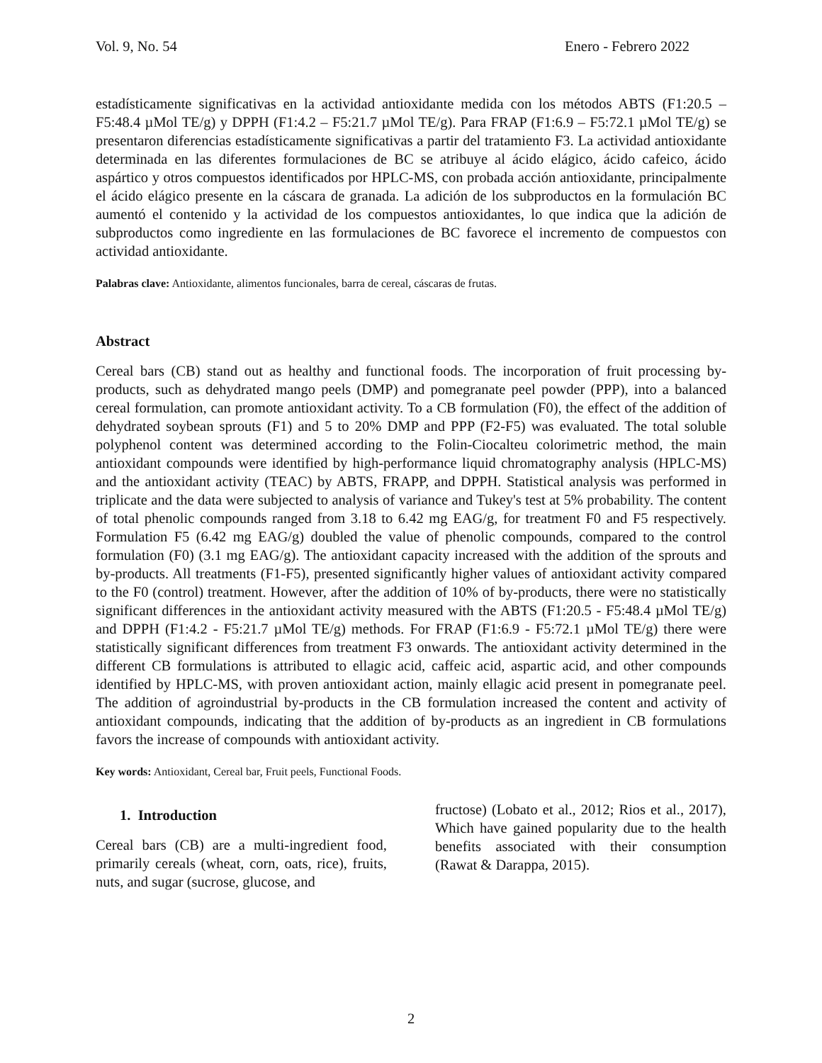Vol. 9, No. 54 Enero - Febrero 2022
estadísticamente significativas en la actividad antioxidante medida con los métodos ABTS (F1:20.5 – F5:48.4 µMol TE/g) y DPPH (F1:4.2 – F5:21.7 µMol TE/g). Para FRAP (F1:6.9 – F5:72.1 µMol TE/g) se presentaron diferencias estadísticamente significativas a partir del tratamiento F3. La actividad antioxidante determinada en las diferentes formulaciones de BC se atribuye al ácido elágico, ácido cafeico, ácido aspártico y otros compuestos identificados por HPLC-MS, con probada acción antioxidante, principalmente el ácido elágico presente en la cáscara de granada. La adición de los subproductos en la formulación BC aumentó el contenido y la actividad de los compuestos antioxidantes, lo que indica que la adición de subproductos como ingrediente en las formulaciones de BC favorece el incremento de compuestos con actividad antioxidante.
Palabras clave: Antioxidante, alimentos funcionales, barra de cereal, cáscaras de frutas.
Abstract
Cereal bars (CB) stand out as healthy and functional foods. The incorporation of fruit processing by-products, such as dehydrated mango peels (DMP) and pomegranate peel powder (PPP), into a balanced cereal formulation, can promote antioxidant activity. To a CB formulation (F0), the effect of the addition of dehydrated soybean sprouts (F1) and 5 to 20% DMP and PPP (F2-F5) was evaluated. The total soluble polyphenol content was determined according to the Folin-Ciocalteu colorimetric method, the main antioxidant compounds were identified by high-performance liquid chromatography analysis (HPLC-MS) and the antioxidant activity (TEAC) by ABTS, FRAPP, and DPPH. Statistical analysis was performed in triplicate and the data were subjected to analysis of variance and Tukey's test at 5% probability. The content of total phenolic compounds ranged from 3.18 to 6.42 mg EAG/g, for treatment F0 and F5 respectively. Formulation F5 (6.42 mg EAG/g) doubled the value of phenolic compounds, compared to the control formulation (F0) (3.1 mg EAG/g). The antioxidant capacity increased with the addition of the sprouts and by-products. All treatments (F1-F5), presented significantly higher values of antioxidant activity compared to the F0 (control) treatment. However, after the addition of 10% of by-products, there were no statistically significant differences in the antioxidant activity measured with the ABTS (F1:20.5 - F5:48.4 µMol TE/g) and DPPH (F1:4.2 - F5:21.7 µMol TE/g) methods. For FRAP (F1:6.9 - F5:72.1 µMol TE/g) there were statistically significant differences from treatment F3 onwards. The antioxidant activity determined in the different CB formulations is attributed to ellagic acid, caffeic acid, aspartic acid, and other compounds identified by HPLC-MS, with proven antioxidant action, mainly ellagic acid present in pomegranate peel. The addition of agroindustrial by-products in the CB formulation increased the content and activity of antioxidant compounds, indicating that the addition of by-products as an ingredient in CB formulations favors the increase of compounds with antioxidant activity.
Key words: Antioxidant, Cereal bar, Fruit peels, Functional Foods.
1. Introduction
Cereal bars (CB) are a multi-ingredient food, primarily cereals (wheat, corn, oats, rice), fruits, nuts, and sugar (sucrose, glucose, and
fructose) (Lobato et al., 2012; Rios et al., 2017), Which have gained popularity due to the health benefits associated with their consumption (Rawat & Darappa, 2015).
2